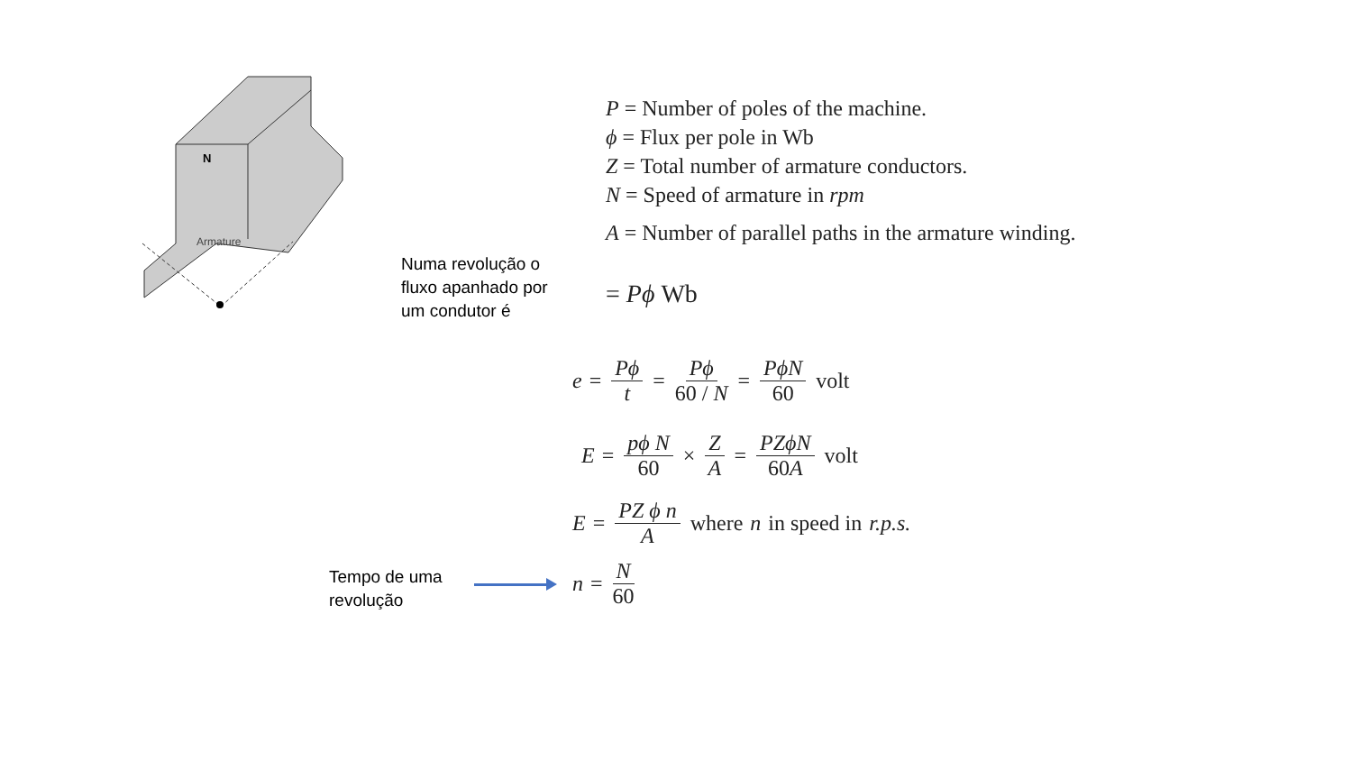N
Armature
P = Number of poles of the machine.
ϕ = Flux per pole in Wb
Z = Total number of armature conductors.
N = Speed of armature in rpm
A = Number of parallel paths in the armature winding.
Numa revolução o
fluxo apanhado por
um condutor é
= Pϕ Wb
e = Pϕ t = Pϕ 60 / N = PϕN 60 volt
E = pϕ N 60 × Z A = PZϕN 60A volt
E = PZ ϕ n A where n in speed in r.p.s.
n = N 60
Tempo de uma
revolução